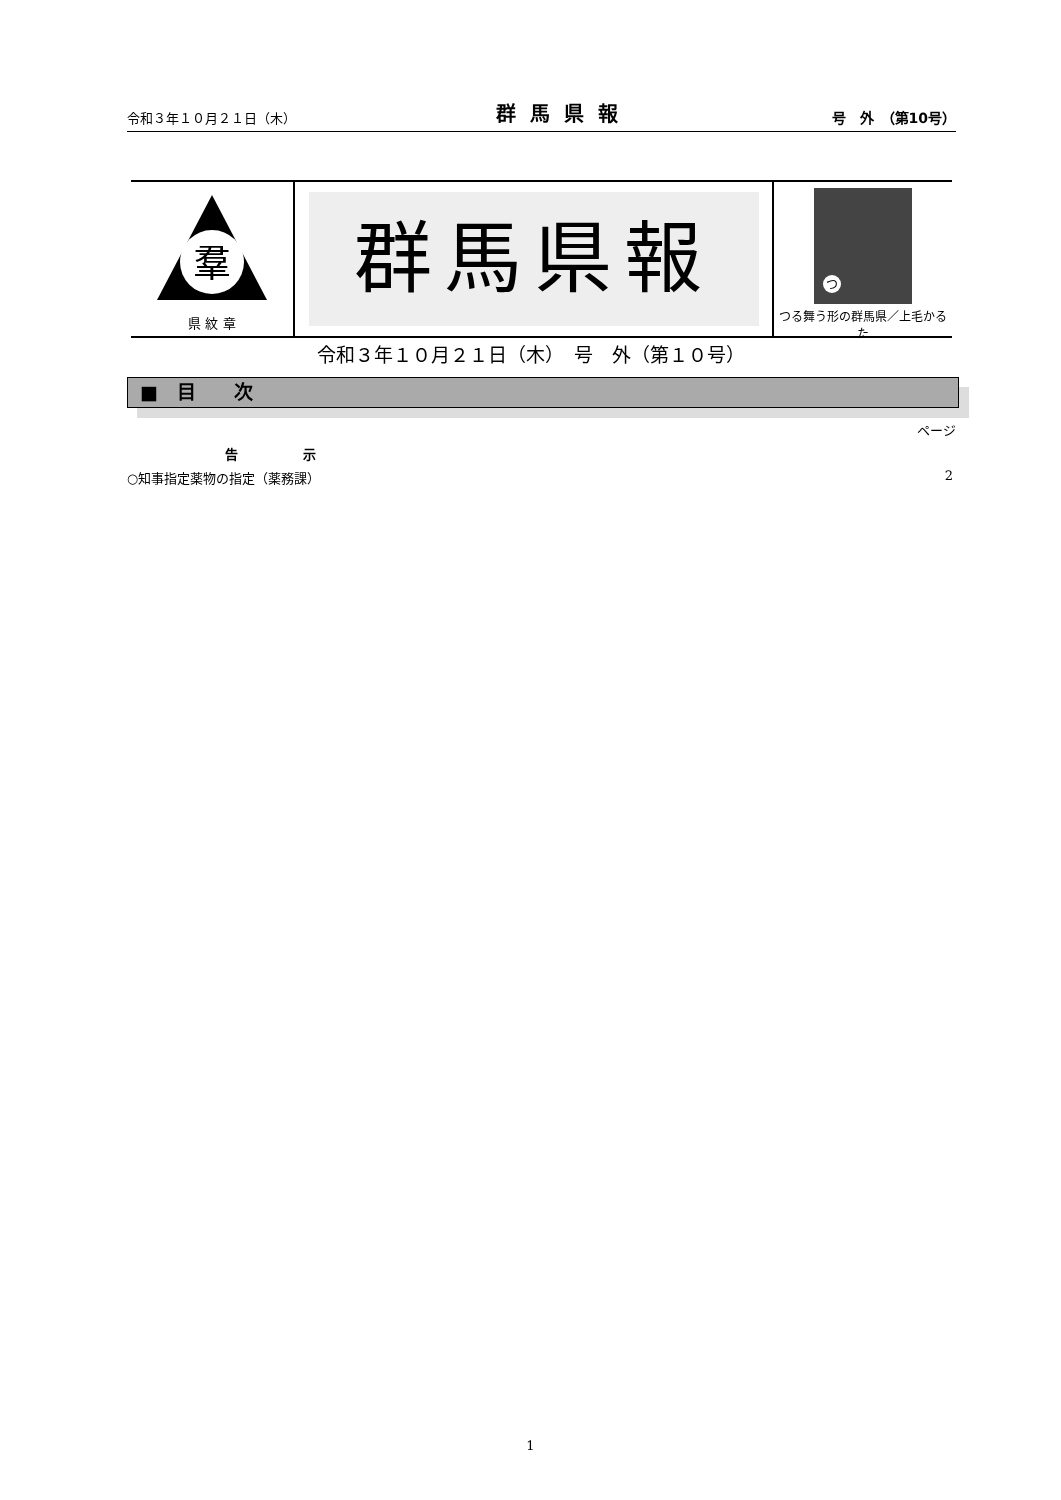令和３年１０月２１日（木） 群馬県報 号　外　（第10号）
羣
県 紋 章
群馬県報
つ
つる舞う形の群馬県／上毛かるた
令和３年１０月２１日（木）　号　外（第１０号）
■　目　　次
ページ
告　　　　　示
○知事指定薬物の指定（薬務課） 2
1